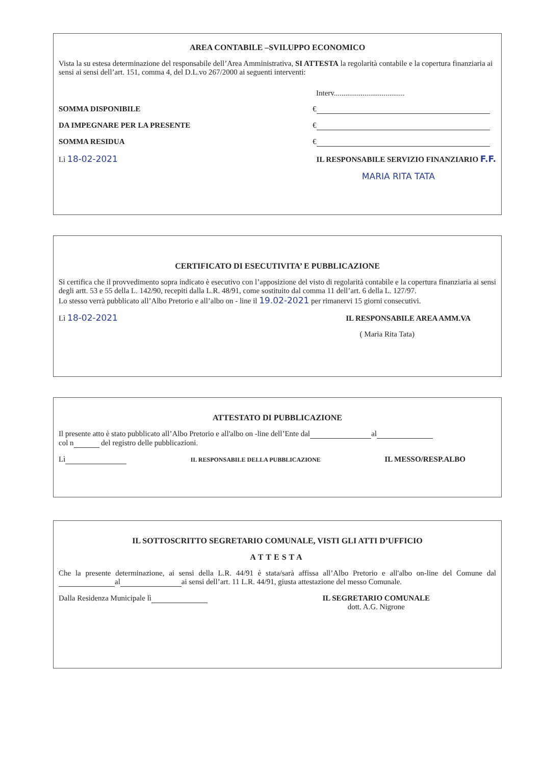AREA CONTABILE –SVILUPPO ECONOMICO
Vista la su estesa determinazione del responsabile dell’Area Amministrativa, SI ATTESTA la regolarità contabile e la copertura finanziaria ai sensi ai sensi dell’art. 151, comma 4, del D.L.vo 267/2000 ai seguenti interventi:
Interv.....................................
SOMMA DISPONIBILE €
DA IMPEGNARE PER LA PRESENTE €
SOMMA RESIDUA €
Lì 18-02-2021 IL RESPONSABILE SERVIZIO FINANZIARIO F.F.
MARIA RITA TATA
CERTIFICATO DI ESECUTIVITA’ E PUBBLICAZIONE
Si certifica che il provvedimento sopra indicato è esecutivo con l’apposizione del visto di regolarità contabile e la copertura finanziaria ai sensi degli artt. 53 e 55 della L. 142/90, recepiti dalla L.R. 48/91, come sostituito dal comma 11 dell’art. 6 della L. 127/97.
Lo stesso verrà pubblicato all’Albo Pretorio e all’albo on - line il 19.02-2021 per rimanervi 15 giorni consecutivi.
Lì 18-02-2021 IL RESPONSABILE AREA AMM.VA
( Maria Rita Tata)
ATTESTATO DI PUBBLICAZIONE
Il presente atto è stato pubblicato all’Albo Pretorio e all'albo on -line dell’Ente dal al
col n del registro delle pubblicazioni.
Lì IL RESPONSABILE DELLA PUBBLICAZIONE IL MESSO/RESP.ALBO
IL SOTTOSCRITTO SEGRETARIO COMUNALE, VISTI GLI ATTI D’UFFICIO
ATTESTA
Che la presente determinazione, ai sensi della L.R. 44/91 è stata/sarà affissa all’Albo Pretorio e all'albo on-line del Comune dal al ai sensi dell’art. 11 L.R. 44/91, giusta attestazione del messo Comunale.
Dalla Residenza Municipale lì IL SEGRETARIO COMUNALE
dott. A.G. Nigrone